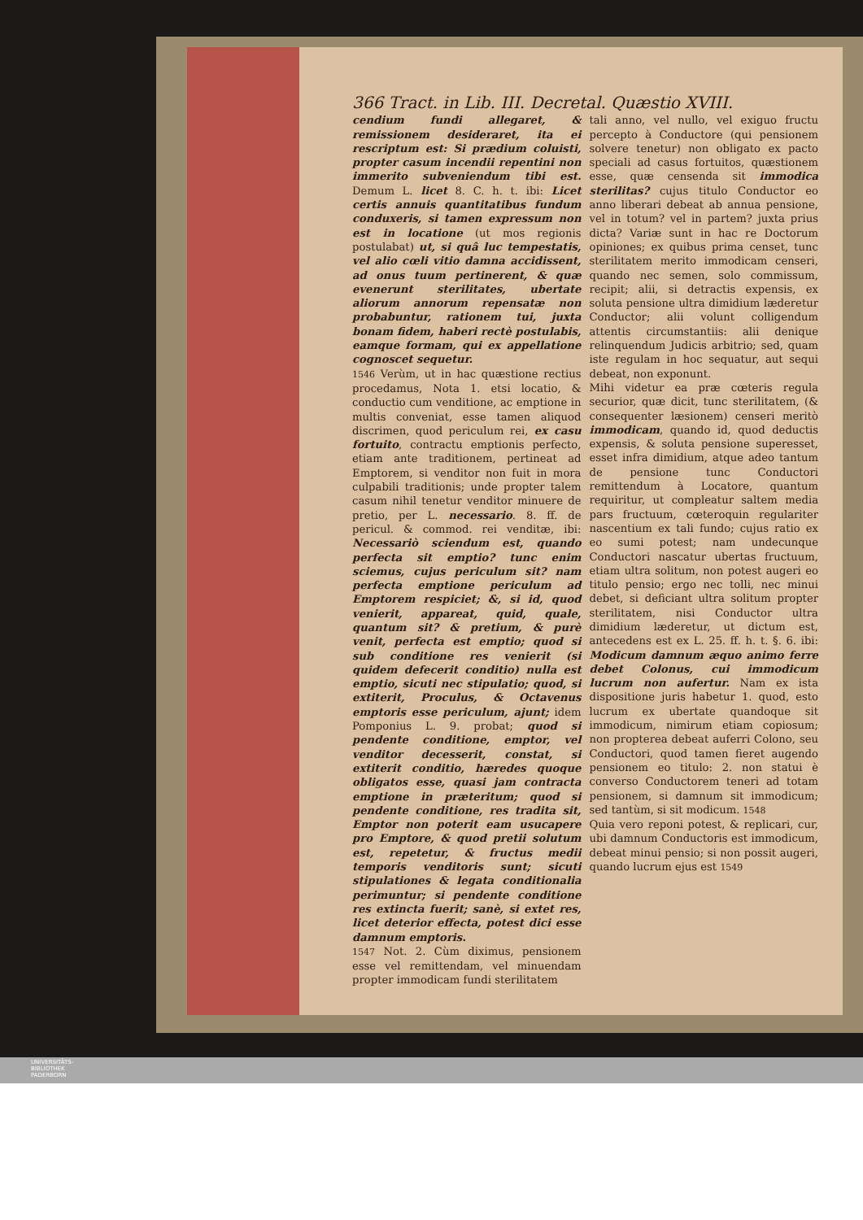366 Tract. in Lib. III. Decretal. Quæstio XVIII.
cendium fundi allegaret, & remissionem desideraret, ita ei rescriptum est: Si prædium coluisti, propter casum incendii repentini non immerito subveniendum tibi est. Demum L. licet 8. C. h. t. ibi: Licet certis annuis quantitatibus fundum conduxeris, si tamen expressum non est in locatione (ut mos regionis postulabat) ut, si quâ luc tempestatis, vel alio cœli vitio damna accidissent, ad onus tuum pertinerent, & quæ evenerunt sterilitates, ubertate aliorum annorum repensatæ non probabuntur, rationem tui, juxta bonam fidem, haberi rectè postulabis, eamque formam, qui ex appellatione cognoscet sequetur.
1546 Verùm, ut in hac quæstione rectius procedamus, Nota 1. etsi locatio, & conductio cum venditione, ac emptione in multis conveniat, esse tamen aliquod discrimen, quod periculum rei, ex casu fortuito, contractu emptionis perfecto, etiam ante traditionem, pertineat ad Emptorem, si venditor non fuit in mora culpabili traditionis; unde propter talem casum nihil tenetur venditor minuere de pretio, per L. necessario. 8. ff. de pericul. & commod. rei venditæ, ibi: Necessariò sciendum est, quando perfecta sit emptio? tunc enim sciemus, cujus periculum sit? nam perfecta emptione periculum ad Emptorem respiciet; &, si id, quod venierit, appareat, quid, quale, quantum sit? & pretium, & purè venit, perfecta est emptio; quod si sub conditione res venierit (si quidem defecerit conditio) nulla est emptio, sicuti nec stipulatio; quod, si extiterit, Proculus, & Octavenus emptoris esse periculum, ajunt; idem Pomponius L. 9. probat; quod si pendente conditione, emptor, vel venditor decesserit, constat, si extiterit conditio, hæredes quoque obligatos esse, quasi jam contracta emptione in præteritum; quod si pendente conditione, res tradita sit, Emptor non poterit eam usucapere pro Emptore, & quod pretii solutum est, repetetur, & fructus medii temporis venditoris sunt; sicuti stipulationes & legata conditionalia perimuntur; si pendente conditione res extincta fuerit; sanè, si extet res, licet deterior effecta, potest dici esse damnum emptoris.
1547 Not. 2. Cùm diximus, pensionem esse vel remittendam, vel minuendam propter immodicam fundi sterilitatem
tali anno, vel nullo, vel exiguo fructu percepto à Conductore (qui pensionem solvere tenetur) non obligato ex pacto speciali ad casus fortuitos, quæstionem esse, quæ censenda sit immodica sterilitas? cujus titulo Conductor eo anno liberari debeat ab annua pensione, vel in totum? vel in partem? juxta prius dicta? Variæ sunt in hac re Doctorum opiniones; ex quibus prima censet, tunc sterilitatem merito immodicam censeri, quando nec semen, solo commissum, recipit; alii, si detractis expensis, ex soluta pensione ultra dimidium læderetur Conductor; alii volunt colligendum attentis circumstantiis: alii denique relinquendum Judicis arbitrio; sed, quam iste regulam in hoc sequatur, aut sequi debeat, non exponunt.
Mihi videtur ea præ cœteris regula securior, quæ dicit, tunc sterilitatem, (& consequenter læsionem) censeri meritò immodicam, quando id, quod deductis expensis, & soluta pensione superesset, esset infra dimidium, atque adeo tantum de pensione tunc Conductori remittendum à Locatore, quantum requiritur, ut compleatur saltem media pars fructuum, cœteroquin regulariter nascentium ex tali fundo; cujus ratio ex eo sumi potest; nam undecunque Conductori nascatur ubertas fructuum, etiam ultra solitum, non potest augeri eo titulo pensio; ergo nec tolli, nec minui debet, si deficiant ultra solitum propter sterilitatem, nisi Conductor ultra dimidium læderetur, ut dictum est, antecedens est ex L. 25. ff. h. t. §. 6. ibi: Modicum damnum æquo animo ferre debet Colonus, cui immodicum lucrum non aufertur. Nam ex ista dispositione juris habetur 1. quod, esto lucrum ex ubertate quandoque sit immodicum, nimirum etiam copiosum; non propterea debeat auferri Colono, seu Conductori, quod tamen fieret augendo pensionem eo titulo: 2. non statui è converso Conductorem teneri ad totam pensionem, si damnum sit immodicum; sed tantùm, si sit modicum. 1548
Quia vero reponi potest, & replicari, cur, ubi damnum Conductoris est immodicum, debeat minui pensio; si non possit augeri, quando lucrum ejus est 1549
UNIVERSITÄTS-
BIBLIOTHEK
PADERBORN